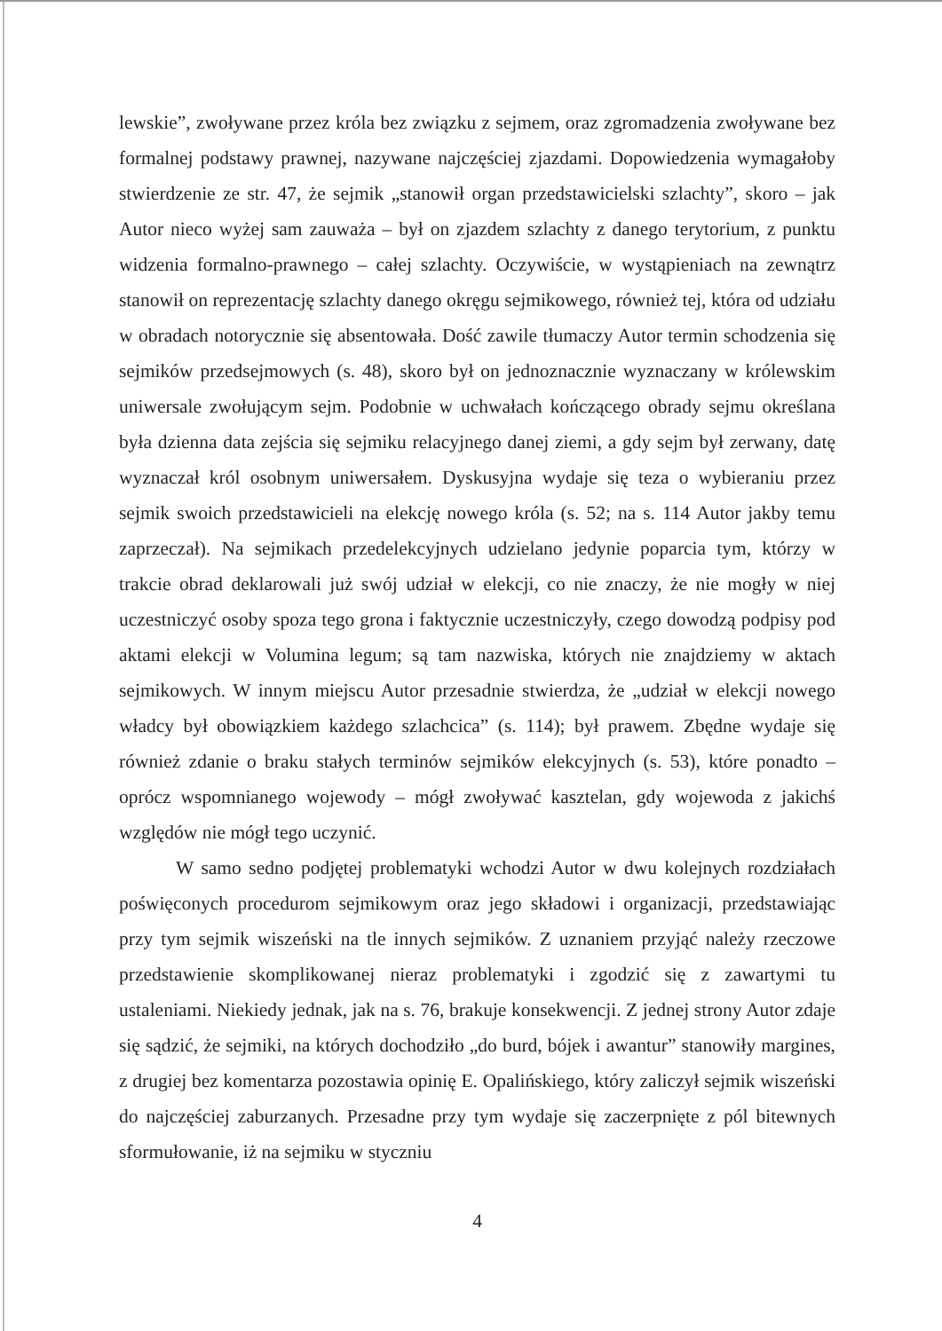lewskie”, zwoływane przez króla bez związku z sejmem, oraz zgromadzenia zwoływane bez formalnej podstawy prawnej, nazywane najczęściej zjazdami. Dopowiedzenia wymagałoby stwierdzenie ze str. 47, że sejmik „stanowił organ przedstawicielski szlachty”, skoro – jak Autor nieco wyżej sam zauważa – był on zjazdem szlachty z danego terytorium, z punktu widzenia formalno-prawnego – całej szlachty. Oczywiście, w wystąpieniach na zewnątrz stanowił on reprezentację szlachty danego okręgu sejmikowego, również tej, która od udziału w obradach notorycznie się absentowała. Dość zawile tłumaczy Autor termin schodzenia się sejmików przedsejmowych (s. 48), skoro był on jednoznacznie wyznaczany w królewskim uniwersale zwołującym sejm. Podobnie w uchwałach kończącego obrady sejmu określana była dzienna data zejścia się sejmiku relacyjnego danej ziemi, a gdy sejm był zerwany, datę wyznaczał król osobnym uniwersałem. Dyskusyjna wydaje się teza o wybieraniu przez sejmik swoich przedstawicieli na elekcję nowego króla (s. 52; na s. 114 Autor jakby temu zaprzeczał). Na sejmikach przedelekcyjnych udzielano jedynie poparcia tym, którzy w trakcie obrad deklarowali już swój udział w elekcji, co nie znaczy, że nie mogły w niej uczestniczyć osoby spoza tego grona i faktycznie uczestniczyły, czego dowodzą podpisy pod aktami elekcji w Volumina legum; są tam nazwiska, których nie znajdziemy w aktach sejmikowych. W innym miejscu Autor przesadnie stwierdza, że „udział w elekcji nowego władcy był obowiązkiem każdego szlachcica” (s. 114); był prawem. Zbędne wydaje się również zdanie o braku stałych terminów sejmików elekcyjnych (s. 53), które ponadto – oprócz wspomnianego wojewody – mógł zwoływać kasztelan, gdy wojewoda z jakichś względów nie mógł tego uczynić.
W samo sedno podjętej problematyki wchodzi Autor w dwu kolejnych rozdziałach poświęconych procedurom sejmikowym oraz jego składowi i organizacji, przedstawiając przy tym sejmik wiszeński na tle innych sejmików. Z uznaniem przyjąć należy rzeczowe przedstawienie skomplikowanej nieraz problematyki i zgodzić się z zawartymi tu ustaleniami. Niekiedy jednak, jak na s. 76, brakuje konsekwencji. Z jednej strony Autor zdaje się sądzić, że sejmiki, na których dochodziło „do burd, bójek i awantur” stanowiły margines, z drugiej bez komentarza pozostawia opinię E. Opalińskiego, który zaliczył sejmik wiszeński do najczęściej zaburzanych. Przesadne przy tym wydaje się zaczerpnięte z pól bitewnych sformułowanie, iż na sejmiku w styczniu
4